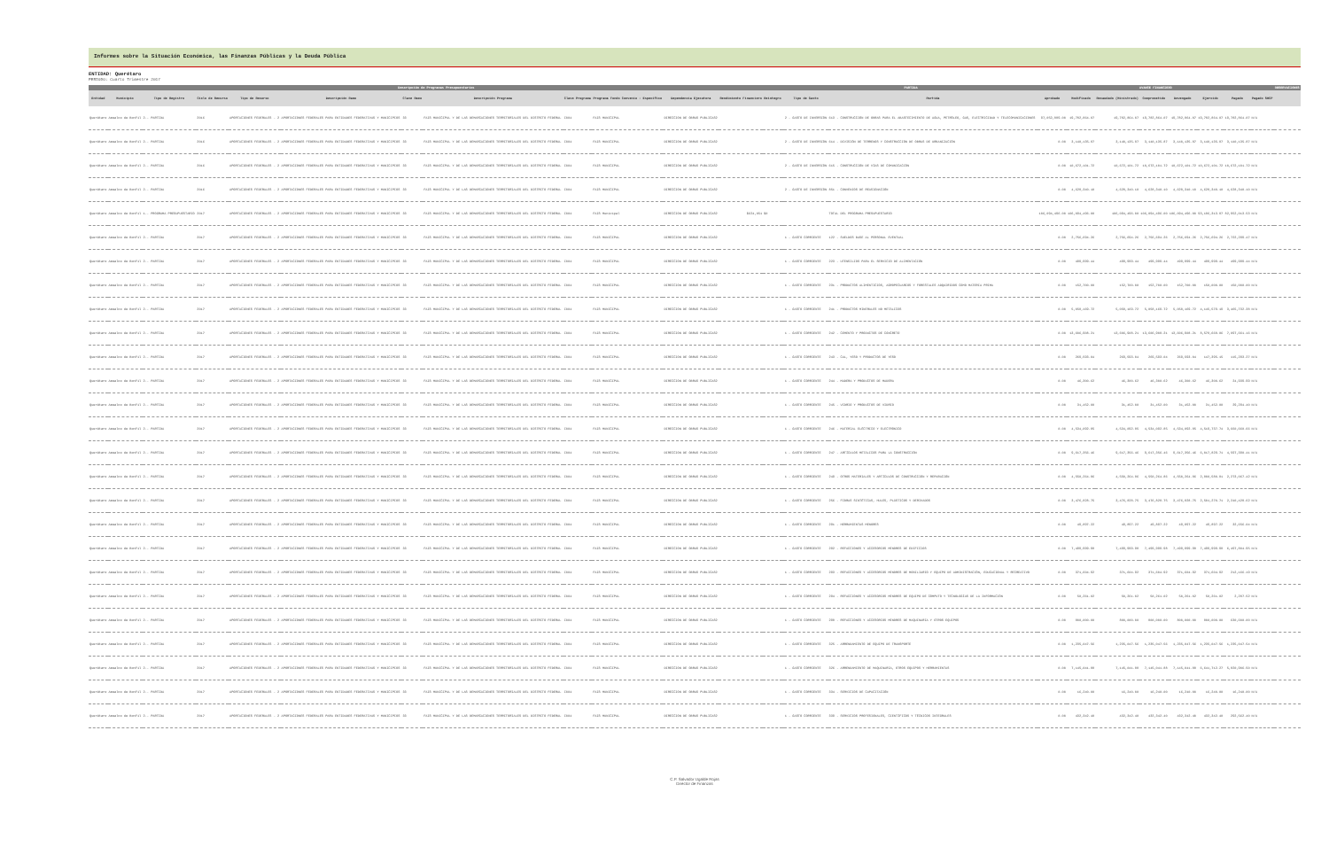Informes sobre la Situación Económica, las Finanzas Públicas y la Deuda Pública
ENTIDAD: Querétaro
PERIODO: Cuarto Trimestre 2017
| Descripción de Programas Presupuestarios | | | | | | | | | | | | | | PARTIDA | | AVANCE FINANCIERO | | | | | | | | OBSERVACIONES |
| --- | --- | --- | --- | --- | --- | --- | --- | --- | --- | --- | --- | --- | --- | --- | --- | --- | --- | --- | --- | --- | --- | --- | --- | --- |
| Entidad | Municipio | Tipo de Registro | Ciclo de Recurso | Tipo de Recurso | Descripción Ramo | Clave Ramo | Descripción Programa | Clave Programa | Programa Fondo Convenio - Específico | Dependencia Ejecutora | Rendimiento Financiero | Reintegro | | Tipo de Gasto | Partida | Aprobado | Modificado | Recaudado (Ministrado) | Comprometido | Devengado | Ejercido | Pagado | Pagado SHCP | |
| Querétaro | Amealco de Bonfil | 2.- PARTIDA | 2016 | APORTACIONES FEDERALES - 2 | APORTACIONES FEDERALES PARA ENTIDADES FEDERATIVAS Y MUNICIPIOS | 33 | FAIS MUNICIPAL Y DE LAS DEMARCACIONES TERRITORIALES DEL DISTRITO FEDERAL | I004 | FAIS MUNICIPAL | DIRECCION DE OBRAS PUBLICAS2 | | | | 2 - GASTO DE INVERSIÓN | 613 - CONSTRUCCIÓN DE OBRAS PARA EL ABASTECIMIENTO DE AGUA, PETRÓLEO, GAS, ELECTRICIDAD Y TELECOMUNICACIONES | 97,052,889.00 | 19,782,864.07 | 19,782,864.07 | 19,782,864.07 | 19,782,864.07 | 19,782,864.07 | 19,782,864.07 | N/A | |
| Querétaro | Amealco de Bonfil | 2.- PARTIDA | 2016 | APORTACIONES FEDERALES - 2 | APORTACIONES FEDERALES PARA ENTIDADES FEDERATIVAS Y MUNICIPIOS | 33 | FAIS MUNICIPAL Y DE LAS DEMARCACIONES TERRITORIALES DEL DISTRITO FEDERAL | I004 | FAIS MUNICIPAL | DIRECCION DE OBRAS PUBLICAS2 | | | | 2 - GASTO DE INVERSIÓN | 614 - DIVISIÓN DE TERRENOS Y CONSTRUCCIÓN DE OBRAS DE URBANIZACIÓN | 0.00 | 3,140,135.87 | 3,140,135.87 | 3,140,135.87 | 3,140,135.87 | 3,140,135.87 | 3,140,135.87 | N/A | |
| Querétaro | Amealco de Bonfil | 2.- PARTIDA | 2016 | APORTACIONES FEDERALES - 2 | APORTACIONES FEDERALES PARA ENTIDADES FEDERATIVAS Y MUNICIPIOS | 33 | FAIS MUNICIPAL Y DE LAS DEMARCACIONES TERRITORIALES DEL DISTRITO FEDERAL | I004 | FAIS MUNICIPAL | DIRECCION DE OBRAS PUBLICAS2 | | | | 2 - GASTO DE INVERSIÓN | 615 - CONSTRUCCIÓN DE VÍAS DE COMUNICACIÓN | 0.00 | 10,672,101.72 | 10,672,101.72 | 10,672,101.72 | 10,672,101.72 | 10,672,101.72 | 10,672,101.72 | N/A | |
| Querétaro | Amealco de Bonfil | 2.- PARTIDA | 2016 | APORTACIONES FEDERALES - 2 | APORTACIONES FEDERALES PARA ENTIDADES FEDERATIVAS Y MUNICIPIOS | 33 | FAIS MUNICIPAL Y DE LAS DEMARCACIONES TERRITORIALES DEL DISTRITO FEDERAL | I004 | FAIS MUNICIPAL | DIRECCION DE OBRAS PUBLICAS2 | | | | 2 - GASTO DE INVERSIÓN | 851 - CONVENIOS DE REASIGNACIÓN | 0.00 | 4,628,340.10 | 4,628,340.10 | 4,628,340.10 | 4,628,340.10 | 4,628,340.10 | 4,628,340.10 | N/A | |
| Querétaro | Amealco de Bonfil | 1.- PROGRAMA PRESUPUESTARIO | 2017 | APORTACIONES FEDERALES - 2 | APORTACIONES FEDERALES PARA ENTIDADES FEDERATIVAS Y MUNICIPIOS | 33 | FAIS MUNICIPAL Y DE LAS DEMARCACIONES TERRITORIALES DEL DISTRITO FEDERAL | I004 | FAIS Municipal | DIRECCION DE OBRAS PUBLICAS2 | $624,051 | $0 | | | TOTAL DEL PROGRAMA PRESUPUESTARIO | 106,094,496.00 | 106,094,496.00 | 106,094,496.00 | 106,094,496.00 | 106,094,496.00 | 93,186,313.87 | 82,952,013.53 | N/A | |
| Querétaro | Amealco de Bonfil | 2.- PARTIDA | 2017 | APORTACIONES FEDERALES - 2 | APORTACIONES FEDERALES PARA ENTIDADES FEDERATIVAS Y MUNICIPIOS | 33 | FAIS MUNICIPAL Y DE LAS DEMARCACIONES TERRITORIALES DEL DISTRITO FEDERAL | I004 | FAIS MUNICIPAL | DIRECCION DE OBRAS PUBLICAS2 | | | | 1 - GASTO CORRIENTE | 122 - SUELDOS BASE AL PERSONAL EVENTUAL | 0.00 | 2,756,694.26 | 2,756,694.26 | 2,756,694.26 | 2,756,694.26 | 2,756,694.26 | 2,722,299.47 | N/A | |
| Querétaro | Amealco de Bonfil | 2.- PARTIDA | 2017 | APORTACIONES FEDERALES - 2 | APORTACIONES FEDERALES PARA ENTIDADES FEDERATIVAS Y MUNICIPIOS | 33 | FAIS MUNICIPAL Y DE LAS DEMARCACIONES TERRITORIALES DEL DISTRITO FEDERAL | I004 | FAIS MUNICIPAL | DIRECCION DE OBRAS PUBLICAS2 | | | | 1 - GASTO CORRIENTE | 223 - UTENSILIOS PARA EL SERVICIO DE ALIMENTACIÓN | 0.00 | 499,999.44 | 499,999.44 | 499,999.44 | 499,999.44 | 499,999.44 | 499,999.44 | N/A | |
| Querétaro | Amealco de Bonfil | 2.- PARTIDA | 2017 | APORTACIONES FEDERALES - 2 | APORTACIONES FEDERALES PARA ENTIDADES FEDERATIVAS Y MUNICIPIOS | 33 | FAIS MUNICIPAL Y DE LAS DEMARCACIONES TERRITORIALES DEL DISTRITO FEDERAL | I004 | FAIS MUNICIPAL | DIRECCION DE OBRAS PUBLICAS2 | | | | 1 - GASTO CORRIENTE | 231 - PRODUCTOS ALIMENTICIOS, AGROPECUARIOS Y FORESTALES ADQUIRIDOS COMO MATERIA PRIMA | 0.00 | 152,700.00 | 152,700.00 | 152,700.00 | 152,700.00 | 150,000.00 | 150,000.00 | N/A | |
| Querétaro | Amealco de Bonfil | 2.- PARTIDA | 2017 | APORTACIONES FEDERALES - 2 | APORTACIONES FEDERALES PARA ENTIDADES FEDERATIVAS Y MUNICIPIOS | 33 | FAIS MUNICIPAL Y DE LAS DEMARCACIONES TERRITORIALES DEL DISTRITO FEDERAL | I004 | FAIS MUNICIPAL | DIRECCION DE OBRAS PUBLICAS2 | | | | 1 - GASTO CORRIENTE | 241 - PRODUCTOS MINERALES NO METÁLICOS | 0.00 | 5,058,169.72 | 5,058,169.72 | 5,058,169.72 | 5,058,169.72 | 4,145,579.19 | 3,465,732.38 | N/A | |
| Querétaro | Amealco de Bonfil | 2.- PARTIDA | 2017 | APORTACIONES FEDERALES - 2 | APORTACIONES FEDERALES PARA ENTIDADES FEDERATIVAS Y MUNICIPIOS | 33 | FAIS MUNICIPAL Y DE LAS DEMARCACIONES TERRITORIALES DEL DISTRITO FEDERAL | I004 | FAIS MUNICIPAL | DIRECCION DE OBRAS PUBLICAS2 | | | | 1 - GASTO CORRIENTE | 242 - CEMENTO Y PRODUCTOS DE CONCRETO | 0.00 | 13,606,908.21 | 13,606,908.21 | 13,606,908.21 | 13,606,908.21 | 8,578,668.06 | 7,097,661.16 | N/A | |
| Querétaro | Amealco de Bonfil | 2.- PARTIDA | 2017 | APORTACIONES FEDERALES - 2 | APORTACIONES FEDERALES PARA ENTIDADES FEDERATIVAS Y MUNICIPIOS | 33 | FAIS MUNICIPAL Y DE LAS DEMARCACIONES TERRITORIALES DEL DISTRITO FEDERAL | I004 | FAIS MUNICIPAL | DIRECCION DE OBRAS PUBLICAS2 | | | | 1 - GASTO CORRIENTE | 243 - CAL, YESO Y PRODUCTOS DE YESO | 0.00 | 269,593.04 | 269,593.04 | 269,593.04 | 269,593.04 | 147,395.15 | 115,293.27 | N/A | |
| Querétaro | Amealco de Bonfil | 2.- PARTIDA | 2017 | APORTACIONES FEDERALES - 2 | APORTACIONES FEDERALES PARA ENTIDADES FEDERATIVAS Y MUNICIPIOS | 33 | FAIS MUNICIPAL Y DE LAS DEMARCACIONES TERRITORIALES DEL DISTRITO FEDERAL | I004 | FAIS MUNICIPAL | DIRECCION DE OBRAS PUBLICAS2 | | | | 1 - GASTO CORRIENTE | 244 - MADERA Y PRODUCTOS DE MADERA | 0.00 | 46,300.62 | 46,300.62 | 46,300.62 | 46,300.62 | 46,300.62 | 24,939.99 | N/A | |
| Querétaro | Amealco de Bonfil | 2.- PARTIDA | 2017 | APORTACIONES FEDERALES - 2 | APORTACIONES FEDERALES PARA ENTIDADES FEDERATIVAS Y MUNICIPIOS | 33 | FAIS MUNICIPAL Y DE LAS DEMARCACIONES TERRITORIALES DEL DISTRITO FEDERAL | I004 | FAIS MUNICIPAL | DIRECCION DE OBRAS PUBLICAS2 | | | | 1 - GASTO CORRIENTE | 245 - VIDRIO Y PRODUCTOS DE VIDRIO | 0.00 | 31,452.00 | 31,452.00 | 31,452.00 | 31,452.00 | 31,452.00 | 29,294.40 | N/A | |
| Querétaro | Amealco de Bonfil | 2.- PARTIDA | 2017 | APORTACIONES FEDERALES - 2 | APORTACIONES FEDERALES PARA ENTIDADES FEDERATIVAS Y MUNICIPIOS | 33 | FAIS MUNICIPAL Y DE LAS DEMARCACIONES TERRITORIALES DEL DISTRITO FEDERAL | I004 | FAIS MUNICIPAL | DIRECCION DE OBRAS PUBLICAS2 | | | | 1 - GASTO CORRIENTE | 246 - MATERIAL ELÉCTRICO Y ELECTRÓNICO | 0.00 | 4,534,092.85 | 4,534,092.85 | 4,534,092.85 | 4,534,092.85 | 4,519,737.74 | 3,660,660.66 | N/A | |
| Querétaro | Amealco de Bonfil | 2.- PARTIDA | 2017 | APORTACIONES FEDERALES - 2 | APORTACIONES FEDERALES PARA ENTIDADES FEDERATIVAS Y MUNICIPIOS | 33 | FAIS MUNICIPAL Y DE LAS DEMARCACIONES TERRITORIALES DEL DISTRITO FEDERAL | I004 | FAIS MUNICIPAL | DIRECCION DE OBRAS PUBLICAS2 | | | | 1 - GASTO CORRIENTE | 247 - ARTÍCULOS METÁLICOS PARA LA CONSTRUCCIÓN | 0.00 | 9,617,356.46 | 9,617,356.46 | 9,617,356.46 | 9,617,356.46 | 6,017,829.71 | 4,597,390.41 | N/A | |
| Querétaro | Amealco de Bonfil | 2.- PARTIDA | 2017 | APORTACIONES FEDERALES - 2 | APORTACIONES FEDERALES PARA ENTIDADES FEDERATIVAS Y MUNICIPIOS | 33 | FAIS MUNICIPAL Y DE LAS DEMARCACIONES TERRITORIALES DEL DISTRITO FEDERAL | I004 | FAIS MUNICIPAL | DIRECCION DE OBRAS PUBLICAS2 | | | | 1 - GASTO CORRIENTE | 249 - OTROS MATERIALES Y ARTÍCULOS DE CONSTRUCCIÓN Y REPARACIÓN | 0.00 | 4,550,264.86 | 4,550,264.86 | 4,550,264.86 | 4,550,264.86 | 2,800,580.81 | 2,273,067.42 | N/A | |
| Querétaro | Amealco de Bonfil | 2.- PARTIDA | 2017 | APORTACIONES FEDERALES - 2 | APORTACIONES FEDERALES PARA ENTIDADES FEDERATIVAS Y MUNICIPIOS | 33 | FAIS MUNICIPAL Y DE LAS DEMARCACIONES TERRITORIALES DEL DISTRITO FEDERAL | I004 | FAIS MUNICIPAL | DIRECCION DE OBRAS PUBLICAS2 | | | | 1 - GASTO CORRIENTE | 256 - FIBRAS SINTÉTICAS, HULES, PLÁSTICOS Y DERIVADOS | 0.00 | 3,476,828.75 | 3,476,828.75 | 3,476,828.75 | 3,476,828.75 | 2,501,270.71 | 2,240,428.62 | N/A | |
| Querétaro | Amealco de Bonfil | 2.- PARTIDA | 2017 | APORTACIONES FEDERALES - 2 | APORTACIONES FEDERALES PARA ENTIDADES FEDERATIVAS Y MUNICIPIOS | 33 | FAIS MUNICIPAL Y DE LAS DEMARCACIONES TERRITORIALES DEL DISTRITO FEDERAL | I004 | FAIS MUNICIPAL | DIRECCION DE OBRAS PUBLICAS2 | | | | 1 - GASTO CORRIENTE | 291 - HERRAMIENTAS MENORES | 0.00 | 49,897.22 | 49,897.22 | 49,897.22 | 49,897.22 | 49,897.22 | 32,656.04 | N/A | |
| Querétaro | Amealco de Bonfil | 2.- PARTIDA | 2017 | APORTACIONES FEDERALES - 2 | APORTACIONES FEDERALES PARA ENTIDADES FEDERATIVAS Y MUNICIPIOS | 33 | FAIS MUNICIPAL Y DE LAS DEMARCACIONES TERRITORIALES DEL DISTRITO FEDERAL | I004 | FAIS MUNICIPAL | DIRECCION DE OBRAS PUBLICAS2 | | | | 1 - GASTO CORRIENTE | 292 - REFACCIONES Y ACCESORIOS MENORES DE EDIFICIOS | 0.00 | 7,499,999.98 | 7,499,999.98 | 7,499,999.98 | 7,499,999.98 | 7,499,999.98 | 6,497,804.95 | N/A | |
| Querétaro | Amealco de Bonfil | 2.- PARTIDA | 2017 | APORTACIONES FEDERALES - 2 | APORTACIONES FEDERALES PARA ENTIDADES FEDERATIVAS Y MUNICIPIOS | 33 | FAIS MUNICIPAL Y DE LAS DEMARCACIONES TERRITORIALES DEL DISTRITO FEDERAL | I004 | FAIS MUNICIPAL | DIRECCION DE OBRAS PUBLICAS2 | | | | 1 - GASTO CORRIENTE | 293 - REFACCIONES Y ACCESORIOS MENORES DE MOBILIARIO Y EQUIPO DE ADMINISTRACIÓN, EDUCACIONAL Y RECREATIVO | 0.00 | 371,604.92 | 371,604.92 | 371,604.92 | 371,604.92 | 371,604.92 | 212,166.19 | N/A | |
| Querétaro | Amealco de Bonfil | 2.- PARTIDA | 2017 | APORTACIONES FEDERALES - 2 | APORTACIONES FEDERALES PARA ENTIDADES FEDERATIVAS Y MUNICIPIOS | 33 | FAIS MUNICIPAL Y DE LAS DEMARCACIONES TERRITORIALES DEL DISTRITO FEDERAL | I004 | FAIS MUNICIPAL | DIRECCION DE OBRAS PUBLICAS2 | | | | 1 - GASTO CORRIENTE | 294 - REFACCIONES Y ACCESORIOS MENORES DE EQUIPO DE CÓMPUTO Y TECNOLOGÍAS DE LA INFORMACIÓN | 0.00 | 50,261.02 | 50,261.02 | 50,261.02 | 50,261.02 | 50,261.02 | 2,287.52 | N/A | |
| Querétaro | Amealco de Bonfil | 2.- PARTIDA | 2017 | APORTACIONES FEDERALES - 2 | APORTACIONES FEDERALES PARA ENTIDADES FEDERATIVAS Y MUNICIPIOS | 33 | FAIS MUNICIPAL Y DE LAS DEMARCACIONES TERRITORIALES DEL DISTRITO FEDERAL | I004 | FAIS MUNICIPAL | DIRECCION DE OBRAS PUBLICAS2 | | | | 1 - GASTO CORRIENTE | 298 - REFACCIONES Y ACCESORIOS MENORES DE MAQUINARIA Y OTROS EQUIPOS | 0.00 | 800,000.00 | 800,000.00 | 800,000.00 | 800,000.00 | 800,000.00 | 630,600.00 | N/A | |
| Querétaro | Amealco de Bonfil | 2.- PARTIDA | 2017 | APORTACIONES FEDERALES - 2 | APORTACIONES FEDERALES PARA ENTIDADES FEDERATIVAS Y MUNICIPIOS | 33 | FAIS MUNICIPAL Y DE LAS DEMARCACIONES TERRITORIALES DEL DISTRITO FEDERAL | I004 | FAIS MUNICIPAL | DIRECCION DE OBRAS PUBLICAS2 | | | | 1 - GASTO CORRIENTE | 325 - ARRENDAMIENTO DE EQUIPO DE TRANSPORTE | 0.00 | 1,235,047.56 | 1,235,047.56 | 1,235,047.56 | 1,235,047.56 | 1,235,047.56 | 1,235,047.54 | N/A | |
| Querétaro | Amealco de Bonfil | 2.- PARTIDA | 2017 | APORTACIONES FEDERALES - 2 | APORTACIONES FEDERALES PARA ENTIDADES FEDERATIVAS Y MUNICIPIOS | 33 | FAIS MUNICIPAL Y DE LAS DEMARCACIONES TERRITORIALES DEL DISTRITO FEDERAL | I004 | FAIS MUNICIPAL | DIRECCION DE OBRAS PUBLICAS2 | | | | 1 - GASTO CORRIENTE | 326 - ARRENDAMIENTO DE MAQUINARIA, OTROS EQUIPOS Y HERRAMIENTAS | 0.00 | 7,145,041.88 | 7,145,041.88 | 7,145,041.88 | 7,145,041.88 | 6,641,712.27 | 5,820,906.50 | N/A | |
| Querétaro | Amealco de Bonfil | 2.- PARTIDA | 2017 | APORTACIONES FEDERALES - 2 | APORTACIONES FEDERALES PARA ENTIDADES FEDERATIVAS Y MUNICIPIOS | 33 | FAIS MUNICIPAL Y DE LAS DEMARCACIONES TERRITORIALES DEL DISTRITO FEDERAL | I004 | FAIS MUNICIPAL | DIRECCION DE OBRAS PUBLICAS2 | | | | 1 - GASTO CORRIENTE | 334 - SERVICIOS DE CAPACITACIÓN | 0.00 | 16,240.00 | 16,240.00 | 16,240.00 | 16,240.00 | 16,240.00 | 16,240.00 | N/A | |
| Querétaro | Amealco de Bonfil | 2.- PARTIDA | 2017 | APORTACIONES FEDERALES - 2 | APORTACIONES FEDERALES PARA ENTIDADES FEDERATIVAS Y MUNICIPIOS | 33 | FAIS MUNICIPAL Y DE LAS DEMARCACIONES TERRITORIALES DEL DISTRITO FEDERAL | I004 | FAIS MUNICIPAL | DIRECCION DE OBRAS PUBLICAS2 | | | | 1 - GASTO CORRIENTE | 339 - SERVICIOS PROFESIONALES, CIENTÍFICOS Y TÉCNICOS INTEGRALES | 0.00 | 432,342.40 | 432,342.40 | 432,342.40 | 432,342.40 | 432,342.40 | 292,562.40 | N/A | |
C.P. Salvador Ugalde Rojas
Director de Finanzas